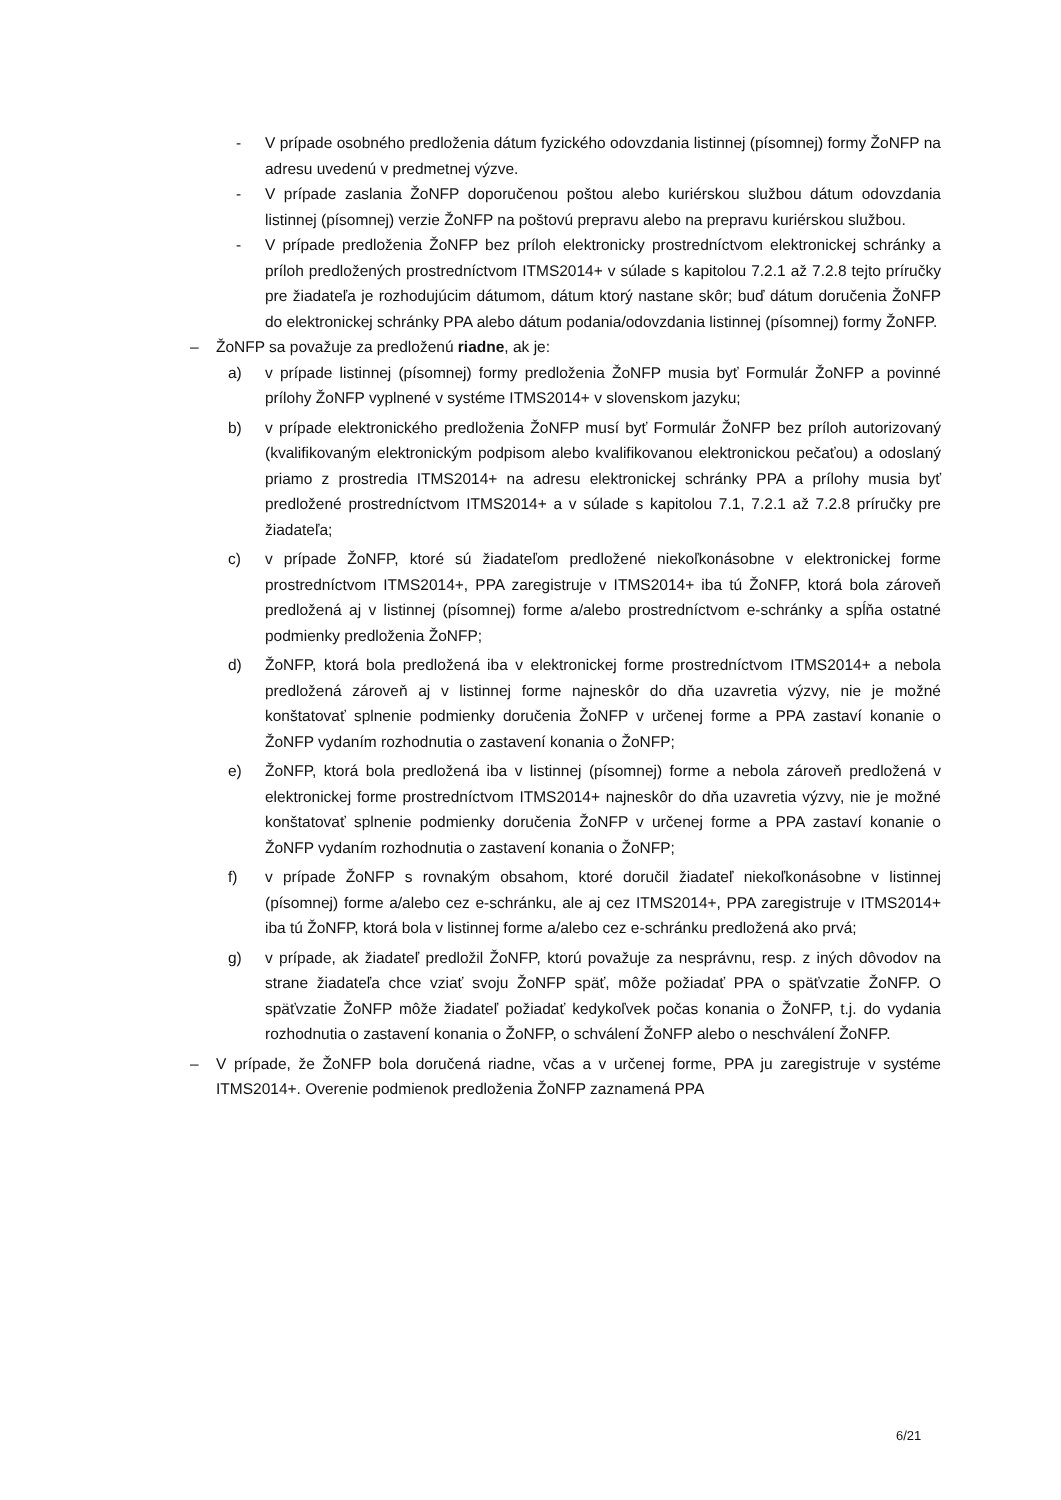- V prípade osobného predloženia dátum fyzického odovzdania listinnej (písomnej) formy ŽoNFP na adresu uvedenú v predmetnej výzve.
- V prípade zaslania ŽoNFP doporučenou poštou alebo kuriérskou službou dátum odovzdania listinnej (písomnej) verzie ŽoNFP na poštovú prepravu alebo na prepravu kuriérskou službou.
- V prípade predloženia ŽoNFP bez príloh elektronicky prostredníctvom elektronickej schránky a príloh predložených prostredníctvom ITMS2014+ v súlade s kapitolou 7.2.1 až 7.2.8 tejto príručky pre žiadateľa je rozhodujúcim dátumom, dátum ktorý nastane skôr; buď dátum doručenia ŽoNFP do elektronickej schránky PPA alebo dátum podania/odovzdania listinnej (písomnej) formy ŽoNFP.
– ŽoNFP sa považuje za predloženú riadne, ak je:
a) v prípade listinnej (písomnej) formy predloženia ŽoNFP musia byť Formulár ŽoNFP a povinné prílohy ŽoNFP vyplnené v systéme ITMS2014+ v slovenskom jazyku;
b) v prípade elektronického predloženia ŽoNFP musí byť Formulár ŽoNFP bez príloh autorizovaný (kvalifikovaným elektronickým podpisom alebo kvalifikovanou elektronickou pečaťou) a odoslaný priamo z prostredia ITMS2014+ na adresu elektronickej schránky PPA a prílohy musia byť predložené prostredníctvom ITMS2014+ a v súlade s kapitolou 7.1, 7.2.1 až 7.2.8 príručky pre žiadateľa;
c) v prípade ŽoNFP, ktoré sú žiadateľom predložené niekoľkonásobne v elektronickej forme prostredníctvom ITMS2014+, PPA zaregistruje v ITMS2014+ iba tú ŽoNFP, ktorá bola zároveň predložená aj v listinnej (písomnej) forme a/alebo prostredníctvom e-schránky a spĺňa ostatné podmienky predloženia ŽoNFP;
d) ŽoNFP, ktorá bola predložená iba v elektronickej forme prostredníctvom ITMS2014+ a nebola predložená zároveň aj v listinnej forme najneskôr do dňa uzavretia výzvy, nie je možné konštatovať splnenie podmienky doručenia ŽoNFP v určenej forme a PPA zastaví konanie o ŽoNFP vydaním rozhodnutia o zastavení konania o ŽoNFP;
e) ŽoNFP, ktorá bola predložená iba v listinnej (písomnej) forme a nebola zároveň predložená v elektronickej forme prostredníctvom ITMS2014+ najneskôr do dňa uzavretia výzvy, nie je možné konštatovať splnenie podmienky doručenia ŽoNFP v určenej forme a PPA zastaví konanie o ŽoNFP vydaním rozhodnutia o zastavení konania o ŽoNFP;
f) v prípade ŽoNFP s rovnakým obsahom, ktoré doručil žiadateľ niekoľkonásobne v listinnej (písomnej) forme a/alebo cez e-schránku, ale aj cez ITMS2014+, PPA zaregistruje v ITMS2014+ iba tú ŽoNFP, ktorá bola v listinnej forme a/alebo cez e-schránku predložená ako prvá;
g) v prípade, ak žiadateľ predložil ŽoNFP, ktorú považuje za nesprávnu, resp. z iných dôvodov na strane žiadateľa chce vziať svoju ŽoNFP späť, môže požiadať PPA o späťvzatie ŽoNFP. O späťvzatie ŽoNFP môže žiadateľ požiadať kedykoľvek počas konania o ŽoNFP, t.j. do vydania rozhodnutia o zastavení konania o ŽoNFP, o schválení ŽoNFP alebo o neschválení ŽoNFP.
– V prípade, že ŽoNFP bola doručená riadne, včas a v určenej forme, PPA ju zaregistruje v systéme ITMS2014+. Overenie podmienok predloženia ŽoNFP zaznamená PPA
6/21